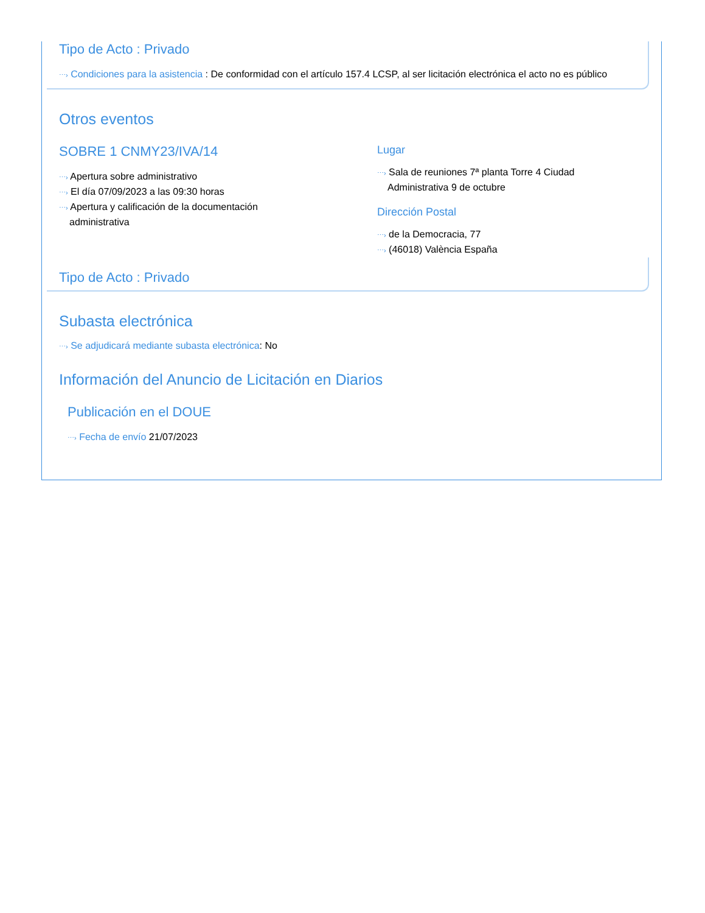Tipo de Acto : Privado
⋯› Condiciones para la asistencia : De conformidad con el artículo 157.4 LCSP, al ser licitación electrónica el acto no es público
Otros eventos
SOBRE 1 CNMY23/IVA/14
⋯› Apertura sobre administrativo
⋯› El día 07/09/2023 a las 09:30 horas
⋯› Apertura y calificación de la documentación
administrativa
Lugar
⋯› Sala de reuniones 7ª planta Torre 4 Ciudad
Administrativa 9 de octubre
Dirección Postal
⋯› de la Democracia, 77
⋯› (46018) València España
Tipo de Acto : Privado
Subasta electrónica
⋯› Se adjudicará mediante subasta electrónica: No
Información del Anuncio de Licitación en Diarios
Publicación en el DOUE
⋯› Fecha de envío 21/07/2023